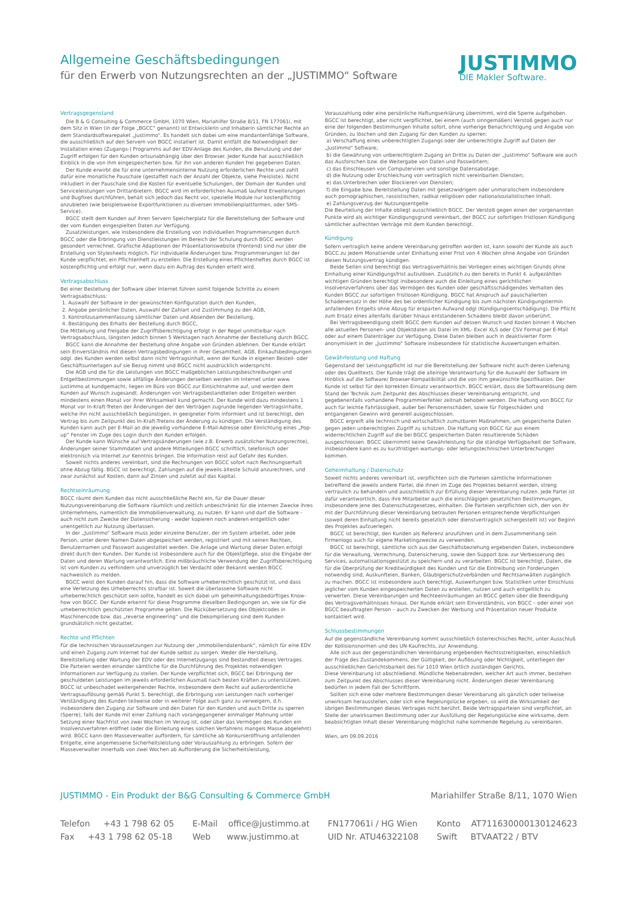Allgemeine Geschäftsbedingungen
für den Erwerb von Nutzungsrechten an der „JUSTIMMO“ Software
JUSTIMMO
DIE Makler Software.
Vertragsgegenstand
Die B & G Consulting & Commerce GmbH, 1070 Wien, Mariahilfer Straße 8/11, FN 177061i, mit dem Sitz in Wien (in der Folge „BGCC“ genannt) ist Entwicklerin und Inhaberin sämtlicher Rechte an dem Standardsoftwarepaket „Justimmo“. Es handelt sich dabei um eine mandantenfähige Software, die ausschließlich auf den Servern von BGCC installiert ist. Damit entfällt die Notwendigkeit der Installation eines (Zugangs-) Programms auf der EDV-Anlage des Kunden, die Benutzung und der Zugriff erfolgen für den Kunden ortsunabhängig über den Browser. Jeder Kunde hat ausschließlich Einblick in die von ihm eingespeicherten bzw. für ihn von anderen Kunden frei gegebenen Daten.
Der Kunde erwirbt die für eine unternehmensinterne Nutzung erforderlichen Rechte und zahlt dafür eine monatliche Pauschale (gestaffelt nach der Anzahl der Objekte, siehe Preisliste). Nicht inkludiert in der Pauschale sind die Kosten für eventuelle Schulungen, der Domain der Kunden und Serviceleistungen von Drittanbietern. BGCC wird im erforderlichen Ausmaß laufend Erweiterungen und Bugfixes durchführen, behält sich jedoch das Recht vor, spezielle Module nur kostenpflichtig anzubieten (wie beispielsweise Exportfunktionen zu diversen Immobilienplattformen, oder SMS-Service).
BGCC stellt dem Kunden auf ihren Servern Speicherplatz für die Bereitstellung der Software und der vom Kunden eingespielten Daten zur Verfügung.
Zusatzleistungen, wie insbesondere die Erstellung von individuellen Programmierungen durch BGCC oder die Erbringung von Dienstleistungen im Bereich der Schulung durch BGCC werden gesondert verrechnet. Grafische Adaptionen der Präsentationswebsite (Frontend) sind nur über die Erstellung von Stylesheets möglich. Für individuelle Änderungen bzw. Programmierungen ist der Kunde verpflichtet, ein Pflichtenheft zu erstellen. Die Erstellung eines Pflichtenheftes durch BGCC ist kostenpflichtig und erfolgt nur, wenn dazu ein Auftrag des Kunden erteilt wird.
Vertragsabschluss
Bei einer Bestellung der Software über Internet führen somit folgende Schritte zu einem Vertragsabschluss:
1. Auswahl der Software in der gewünschten Konfiguration durch den Kunden,
2. Angabe persönlicher Daten, Auswahl der Zahlart und Zustimmung zu den AGB,
3. Kontrollzusammenfassung sämtlicher Daten und Absenden der Bestellung,
4. Bestätigung des Erhalts der Bestellung durch BGCC,
Die Mitteilung und Freigabe der Zugriffsberechtigung erfolgt in der Regel unmittelbar nach Vertragsabschluss, längsten jedoch binnen 5 Werktagen nach Annahme der Bestellung durch BGCC.
BGCC kann die Annahme der Bestellung ohne Angabe von Gründen ablehnen. Der Kunde erklärt sein Einverständnis mit diesen Vertragsbedingungen in ihrer Gesamtheit. AGB, Einkaufsbedingungen odgl. des Kunden werden selbst dann nicht Vertragsinhalt, wenn der Kunde in eigenen Bestell- oder Geschäftsunterlagen auf sie Bezug nimmt und BGCC nicht ausdrücklich widerspricht.
Die AGB und die für die Leistungen von BGCC maßgeblichen Leistungsbeschreibungen und Entgeltbestimmungen sowie allfällige Änderungen derselben werden im Internet unter www. justimmo.at kundgemacht, liegen im Büro von BGCC zur Einsichtnahme auf, und werden dem Kunden auf Wunsch zugesandt. Änderungen von Vertragsbestandteilen oder Entgelten werden mindestens einen Monat vor ihrer Wirksamkeit kund gemacht. Der Kunde wird dazu mindestens 1 Monat vor In-Kraft-Treten der Änderungen der den Verträgen zugrunde liegenden Vertragsinhalte, welche ihn nicht ausschließlich begünstigen, in geeigneter Form informiert und ist berechtigt, den Vertrag bis zum Zeitpunkt des In-Kraft-Tretens der Änderung zu kündigen. Die Verständigung des Kunden kann auch per E-Mail an die jeweilig vorhandene E-Mail-Adresse oder Einrichtung eines „Pop-up“ Fenster im Zuge des Login durch den Kunden erfolgen.
Der Kunde kann Wünsche auf Vertragsänderungen (wie z.B. Erwerb zusätzlicher Nutzungsrechte), Änderungen seiner Stammdaten und andere Mitteilungen BGCC schriftlich, telefonisch oder elektronisch via Internet zur Kenntnis bringen. Die Information reist auf Gefahr des Kunden.
Soweit nichts anderes vereinbart, sind die Rechnungen von BGCC sofort nach Rechnungserhalt ohne Abzug fällig. BGCC ist berechtigt, Zahlungen auf die jeweils älteste Schuld anzurechnen, und zwar zunächst auf Kosten, dann auf Zinsen und zuletzt auf das Kapital.
Rechtseinräumung
BGCC räumt dem Kunden das nicht ausschließliche Recht ein, für die Dauer dieser Nutzungsvereinbarung die Software räumlich und zeitlich unbeschränkt für die internen Zwecke ihres Unternehmens, namentlich die Immobilienverwaltung, zu nutzen. Er kann und darf die Software - auch nicht zum Zwecke der Datensicherung - weder kopieren noch anderen entgeltlich oder unentgeltlich zur Nutzung überlassen.
In der „Justimmo“ Software muss jeder einzelne Benutzer, der im System arbeitet, oder jede Person, unter deren Namen Daten abgespeichert werden, registriert und mit seinen Rechten, Benutzernamen und Passwort ausgestattet werden. Die Anlage und Wartung dieser Daten erfolgt direkt durch den Kunden. Der Kunde ist insbesondere auch für die Objektpflege, also die Eingabe der Daten und deren Wartung verantwortlich. Eine mißbräuchliche Verwendung der Zugriffsberechtigung ist vom Kunden zu verhindern und unverzüglich bei Verdacht oder Bekannt werden BGCC nachweislich zu melden.
BGCC weist den Kunden darauf hin, dass die Software urheberrechtlich geschützt ist, und dass eine Verletzung des Urheberrechts strafbar ist. Soweit die überlassene Software nicht urheberrechtlich geschützt sein sollte, handelt es sich dabei um geheimhaltungsbedürftiges Know-how von BGCC. Der Kunde erkennt für diese Programme dieselben Bedingungen an, wie sie für die urheberrechtlich geschützten Programme gelten. Die Rückübersetzung des Objektcodes in Maschinencode bzw. das „reverse engineering“ und die Dekompilierung sind dem Kunden grundsätzlich nicht gestattet.
Rechte und Pflichten
Für die technischen Voraussetzungen zur Nutzung der „Immobiliendatenbank“, nämlich für eine EDV und einen Zugang zum Internet hat der Kunde selbst zu sorgen. Weder die Herstellung, Bereitstellung oder Wartung der EDV oder des Internetzugangs sind Bestandteil dieses Vertrages. Die Parteien werden einander sämtliche für die Durchführung des Projektes notwendigen Informationen zur Verfügung zu stellen. Der Kunde verpflichtet sich, BGCC bei Erbringung der geschuldeten Leistungen im jeweils erforderlichen Ausmaß nach besten Kräften zu unterstützen. BGCC ist unbeschadet weitergehender Rechte, insbesondere dem Recht auf außerordentliche Vertragsauflösung gemäß Punkt 5. berechtigt, die Erbringung von Leistungen nach vorheriger Verständigung des Kunden teilweise oder in weiterer Folge auch ganz zu verweigern, d.h. insbesondere den Zugang zur Software und den Daten für den Kunden und auch Dritte zu sperren (Sperre), falls der Kunde mit einer Zahlung nach vorangegangener einmaliger Mahnung unter Setzung einer Nachfrist von zwei Wochen im Verzug ist, oder über das Vermögen des Kunden ein Insolvenzverfahren eröffnet (oder die Einleitung eines solchen Verfahrens mangels Masse abgelehnt) wird. BGCC kann den Masseverwalter auffordern, für sämtliche ab Konkurseröffnung anfallenden Entgelte, eine angemessene Sicherheitsleistung oder Vorauszahlung zu erbringen. Sofern der Masseverwalter innerhalb von zwei Wochen ab Aufforderung die Sicherheitsleistung,
Vorauszahlung oder eine persönliche Haftungserklärung übernimmt, wird die Sperre aufgehoben. BGCC ist berechtigt, aber nicht verpflichtet, bei einem (auch sinngemäßen) Verstoß gegen auch nur eine der folgenden Bestimmungen Inhalte sofort, ohne vorherige Benachrichtigung und Angabe von Gründen, zu löschen und den Zugang für den Kunden zu sperren:
a) Verschaffung eines unberechtigten Zugangs oder der unberechtigte Zugriff auf Daten der „Justimmo“ Software;
b) die Gewährung von unberechtigtem Zugang an Dritte zu Daten der „Justimmo“ Software wie auch das Ausforschen bzw. die Weitergabe von Daten und Passwörtern;
c) das Einschleusen von Computerviren und sonstige Datensabotage:
d) die Nutzung oder Erschleichung von vertraglich nicht vereinbarten Diensten;
e) das Unterbrechen oder Blockieren von Diensten;
f) die Eingabe bzw. Bereitstellung Daten mit gesetzwidrigem oder unmoralischem insbesondere auch pornographischen, rassistischen, radikal religiösen oder nationalsozialistischen Inhalt.
e) Zahlungsverzug der Nutzungsentgelte
Die Beurteilung der Inhalte obliegt ausschließlich BGCC. Der Verstoß gegen einen der vorgenannten Punkte wird als wichtiger Kündigungsgrund vereinbart, der BGCC zur sofortigen fristlosen Kündigung sämtlicher aufrechten Verträge mit dem Kunden berechtigt.
Kündigung
Sofern vertraglich keine andere Vereinbarung getroffen worden ist, kann sowohl der Kunde als auch BGCC zu jedem Monatsende unter Einhaltung einer Frist von 4 Wochen ohne Angabe von Gründen diesen Nutzungsvertrag kündigen.
Beide Seiten sind berechtigt das Vertragsverhältnis bei Vorliegen eines wichtigen Grunds ohne Einhaltung einer Kündigungsfrist aufzulösen. Zusätzlich zu den bereits in Punkt 4. aufgezählten wichtigen Gründen berechtigt insbesondere auch die Einleitung eines gerichtlichen Insolvenzverfahrens über das Vermögen des Kunden oder geschäftsschädigendes Verhalten des Kunden BGCC zur sofortigen fristlosen Kündigung. BGCC hat Anspruch auf pauschalierten Schadenersatz in der Höhe des bei ordentlicher Kündigung bis zum nächsten Kündigungstermin anfallenden Entgelts ohne Abzug für ersparten Aufwand odgl (Kündigungsentschädigung). Die Pflicht zum Ersatz eines allenfalls darüber hinaus entstandenen Schadens bleibt davon unberührt.
Bei Vertragsbeendigung stellt BGCC dem Kunden auf dessen Wunsch und Kosten binnen 4 Wochen alle aktuellen Personen- und Objektdaten als Datei im XML- Excel XLS oder CSV Format per E-Mail oder auf einem Datenträger zur Verfügung. Diese Daten bleiben auch in deaktivierter Form anonymisiert in der „Justimmo“ Software insbesondere für statistische Auswertungen erhalten.
Gewährleistung und Haftung
Gegenstand der Leistungspflicht ist nur die Bereitstellung der Software nicht auch deren Lieferung oder des Quelltexts. Der Kunde trägt die alleinige Verantwortung für die Auswahl der Software im Hinblick auf die Software/ Browser-Kompatibilität und die von ihm gewünschte Spezifikation. Der Kunde ist selbst für den korrekten Einsatz verantwortlich. BGCC erklärt, dass die Softwarelösung dem Stand der Technik zum Zeitpunkt des Abschlusses dieser Vereinbarung entspricht, und gegebenenfalls vorhandene Programmierfehler zeitnah behoben werden. Die Haftung von BGCC für auch für leichte Fahrlässigkeit, außer bei Personenschäden, sowie für Folgeschäden und entgangenen Gewinn wird generell ausgeschlossen.
BGCC ergreift alle technisch und wirtschaftlich zumutbaren Maßnahmen, um gespeicherte Daten gegen jeden unberechtigten Zugriff zu schützen. Die Haftung von BGCC für aus einem widerrechtlichen Zugriff auf die bei BGCC gespeicherten Daten resultierende Schäden ausgeschlossen. BGCC übernimmt keine Gewährleistung für die ständige Verfügbarkeit der Software, insbesondere kann es zu kurzfristigen wartungs- oder leitungstechnischen Unterbrechungen kommen.
Geheimhaltung / Datenschutz
Soweit nichts anderes vereinbart ist, verpflichten sich die Parteien sämtliche Informationen betreffend die jeweils andere Partei, die ihnen im Zuge des Projektes bekannt werden, streng vertraulich zu behandeln und ausschließlich zur Erfüllung dieser Vereinbarung nutzen. Jede Partei ist dafür verantwortlich, dass ihre Mitarbeiter auch die einschlägigen gesetzlichen Bestimmungen, insbesondere jene des Datenschutzgesetzes, einhalten. Die Parteien verpflichten sich, den von ihr mit der Durchführung dieser Vereinbarung betrauten Personen entsprechende Verpflichtungen (soweit deren Einhaltung nicht bereits gesetzlich oder dienstvertraglich sichergestellt ist) vor Beginn des Projektes aufzuerlegen.
BGCC ist berechtigt, den Kunden als Referenz anzuführen und in dem Zusammenhang sein Firmenlogo auch für eigene Marketingzwecke zu verwenden.
BGCC ist berechtigt, sämtliche sich aus der Geschäftsbeziehung ergebenden Daten, insbesondere für die Verwaltung, Verrechnung, Datensicherung, sowie den Support bzw. zur Verbesserung des Services, automatisationsgestützt zu speichern und zu verarbeiten. BGCC ist berechtigt, Daten, die für die Überprüfung der Kreditwürdigkeit des Kunden und für die Eintreibung von Forderungen notwendig sind, Auskunfteien, Banken, Gläubigerschutzverbänden und Rechtsanwälten zugänglich zu machen. BGCC ist insbesondere auch berechtigt, Auswertungen bzw. Statistiken unter Einschluss jeglicher vom Kunden eingespeicherten Daten zu erstellen, nutzen und auch entgeltlich zu verwerten. Diese Vereinbarungen und Rechteeinräumungen an BGCC gelten über die Beendigung des Vertragsverhältnisses hinaus. Der Kunde erklärt sein Einverständnis, von BGCC – oder einer von BGCC beauftragten Person – auch zu Zwecken der Werbung und Präsentation neuer Produkte kontaktiert wird.
Schlussbestimmungen
Auf die gegenständliche Vereinbarung kommt ausschließlich österreichisches Recht, unter Ausschluß der Kollisionsnormen und des UN-Kaufrechts, zur Anwendung.
Alle sich aus der gegenständlichen Vereinbarung ergebenden Rechtsstreitigkeiten, einschließlich der Frage des Zustandekommens, der Gültigkeit, der Auflösung oder Nichtigkeit, unterliegen der ausschließlichen Gerichtsbarkeit des für 1010 Wien örtlich zuständigen Gerichts.
Diese Vereinbarung ist abschließend. Mündliche Nebenabreden, welcher Art auch immer, bestehen zum Zeitpunkt des Abschlusses dieser Vereinbarung nicht. Änderungen dieser Vereinbarung bedürfen in jedem Fall der Schriftform.
Sollten sich eine oder mehrere Bestimmungen dieser Vereinbarung als gänzlich oder teilweise unwirksam herausstellen, oder sich eine Regelungslücke ergeben, so wird die Wirksamkeit der übrigen Bestimmungen dieses Vertrages nicht berührt. Beide Vertragsparteien sind verpflichtet, an Stelle der unwirksamen Bestimmung oder zur Ausfüllung der Regelungslücke eine wirksame, dem beabsichtigten Inhalt dieser Vereinbarung möglichst nahe kommende Regelung zu vereinbaren.
Wien, am 09.09.2016
JUSTIMMO - Ein Produkt der B&G Consulting & Commerce GmbH Mariahilfer Straße 8/11, 1070 Wien
Telefon +43 1 798 62 05
Fax +43 1 798 62 05-18
E-Mail office@justimmo.at
Web www.justimmo.at
FN177061i / HG Wien
UID Nr. ATU46322108
Konto AT711630000130124623
Swift BTVAAT22 / BTV